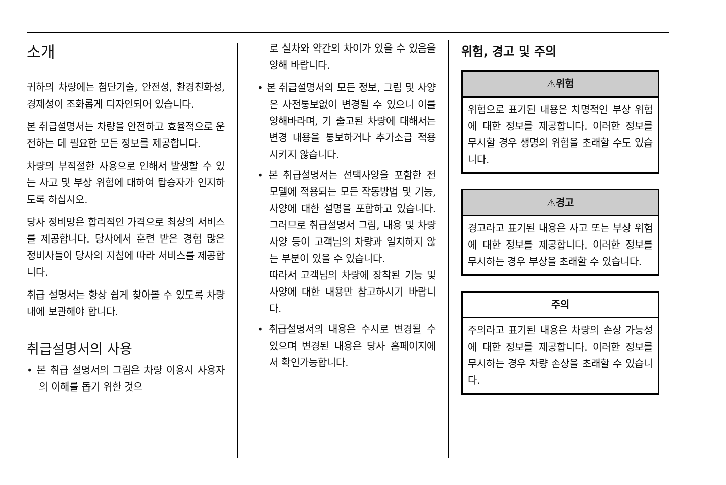소개
귀하의 차량에는 첨단기술, 안전성, 환경친화성, 경제성이 조화롭게 디자인되어 있습니다.
본 취급설명서는 차량을 안전하고 효율적으로 운전하는 데 필요한 모든 정보를 제공합니다.
차량의 부적절한 사용으로 인해서 발생할 수 있는 사고 및 부상 위험에 대하여 탑승자가 인지하도록 하십시오.
당사 정비망은 합리적인 가격으로 최상의 서비스를 제공합니다. 당사에서 훈련 받은 경험 많은 정비사들이 당사의 지침에 따라 서비스를 제공합니다.
취급 설명서는 항상 쉽게 찾아볼 수 있도록 차량 내에 보관해야 합니다.
취급설명서의 사용
• 본 취급 설명서의 그림은 차량 이용시 사용자의 이해를 돕기 위한 것으
로 실차와 약간의 차이가 있을 수 있음을 양해 바랍니다.
• 본 취급설명서의 모든 정보, 그림 및 사양은 사전통보없이 변경될 수 있으니 이를 양해바라며, 기 출고된 차량에 대해서는 변경 내용을 통보하거나 추가소급 적용시키지 않습니다.
• 본 취급설명서는 선택사양을 포함한 전 모델에 적용되는 모든 작동방법 및 기능, 사양에 대한 설명을 포함하고 있습니다. 그러므로 취급설명서 그림, 내용 및 차량 사양 등이 고객님의 차량과 일치하지 않는 부분이 있을 수 있습니다.
따라서 고객님의 차량에 장착된 기능 및 사양에 대한 내용만 참고하시기 바랍니다.
• 취급설명서의 내용은 수시로 변경될 수 있으며 변경된 내용은 당사 홈페이지에서 확인가능합니다.
위험, 경고 및 주의
⚠위험
위험으로 표기된 내용은 치명적인 부상 위험에 대한 정보를 제공합니다. 이러한 정보를 무시할 경우 생명의 위험을 초래할 수도 있습니다.
⚠경고
경고라고 표기된 내용은 사고 또는 부상 위험에 대한 정보를 제공합니다. 이러한 정보를 무시하는 경우 부상을 초래할 수 있습니다.
주의
주의라고 표기된 내용은 차량의 손상 가능성에 대한 정보를 제공합니다. 이러한 정보를 무시하는 경우 차량 손상을 초래할 수 있습니다.